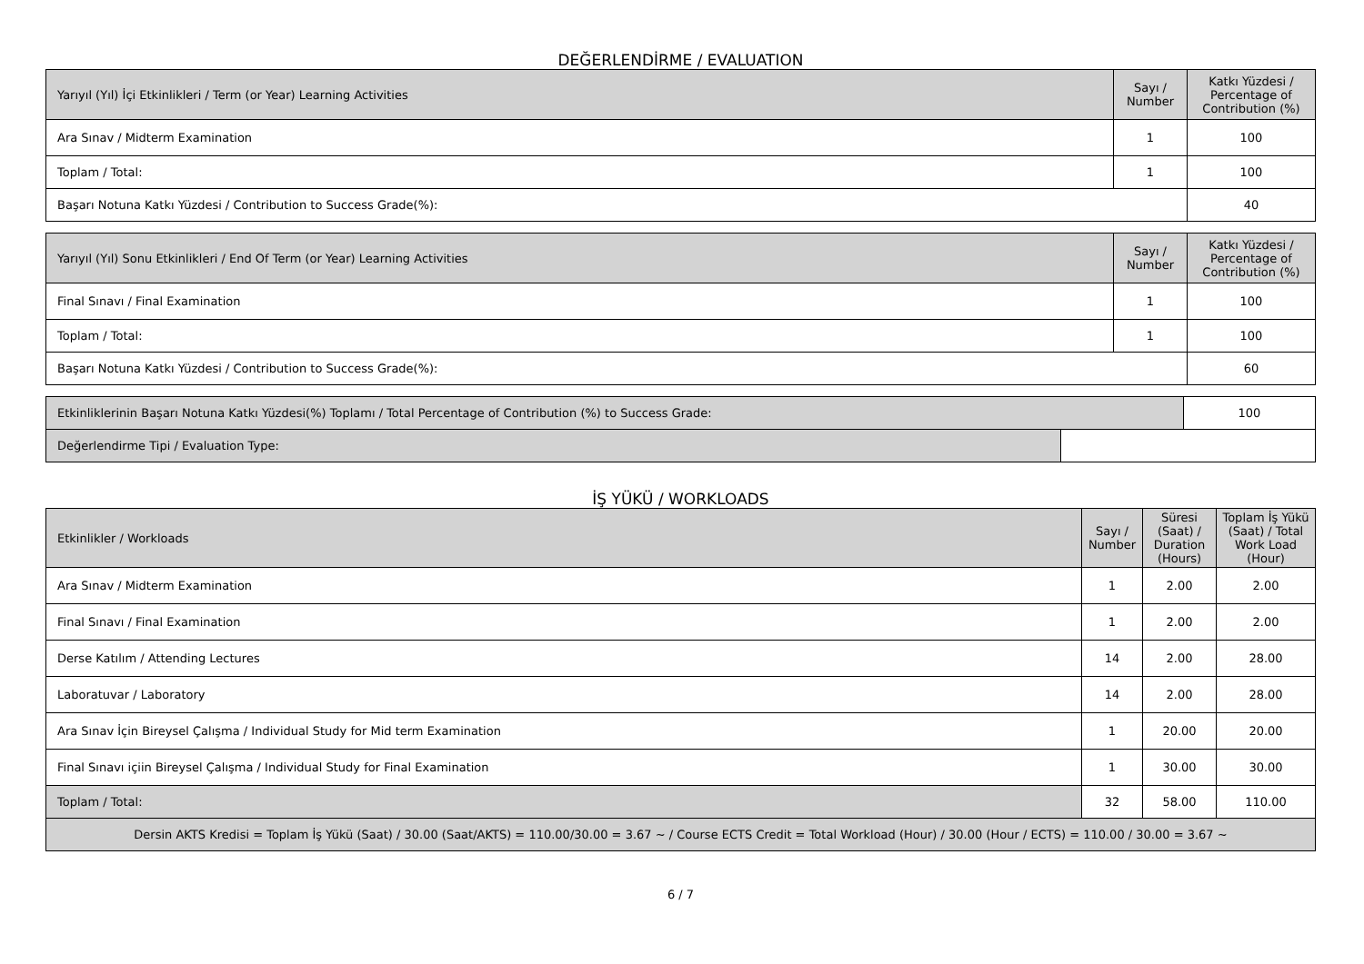DEĞERLENDİRME / EVALUATION
| Yarıyıl (Yıl) İçi Etkinlikleri / Term (or Year) Learning Activities | Sayı / Number | Katkı Yüzdesi / Percentage of Contribution (%) |
| --- | --- | --- |
| Ara Sınav / Midterm Examination | 1 | 100 |
| Toplam / Total: | 1 | 100 |
| Başarı Notuna Katkı Yüzdesi / Contribution to Success Grade(%): | | 40 |
| Yarıyıl (Yıl) Sonu Etkinlikleri / End Of Term (or Year) Learning Activities | Sayı / Number | Katkı Yüzdesi / Percentage of Contribution (%) |
| --- | --- | --- |
| Final Sınavı / Final Examination | 1 | 100 |
| Toplam / Total: | 1 | 100 |
| Başarı Notuna Katkı Yüzdesi / Contribution to Success Grade(%): | | 60 |
| Etkinliklerinin Başarı Notuna Katkı Yüzdesi(%) Toplamı / Total Percentage of Contribution (%) to Success Grade: | | 100 |
| Değerlendirme Tipi / Evaluation Type: | | |
İŞ YÜKÜ / WORKLOADS
| Etkinlikler / Workloads | Sayı / Number | Süresi (Saat) / Duration (Hours) | Toplam İş Yükü (Saat) / Total Work Load (Hour) |
| --- | --- | --- | --- |
| Ara Sınav / Midterm Examination | 1 | 2.00 | 2.00 |
| Final Sınavı / Final Examination | 1 | 2.00 | 2.00 |
| Derse Katılım / Attending Lectures | 14 | 2.00 | 28.00 |
| Laboratuvar / Laboratory | 14 | 2.00 | 28.00 |
| Ara Sınav İçin Bireysel Çalışma / Individual Study for Mid term Examination | 1 | 20.00 | 20.00 |
| Final Sınavı içiin Bireysel Çalışma / Individual Study for Final Examination | 1 | 30.00 | 30.00 |
| Toplam / Total: | 32 | 58.00 | 110.00 |
| Dersin AKTS Kredisi = Toplam İş Yükü (Saat) / 30.00 (Saat/AKTS) = 110.00/30.00 = 3.67 ~ / Course ECTS Credit = Total Workload (Hour) / 30.00 (Hour / ECTS) = 110.00 / 30.00 = 3.67 ~ | | | |
6 / 7